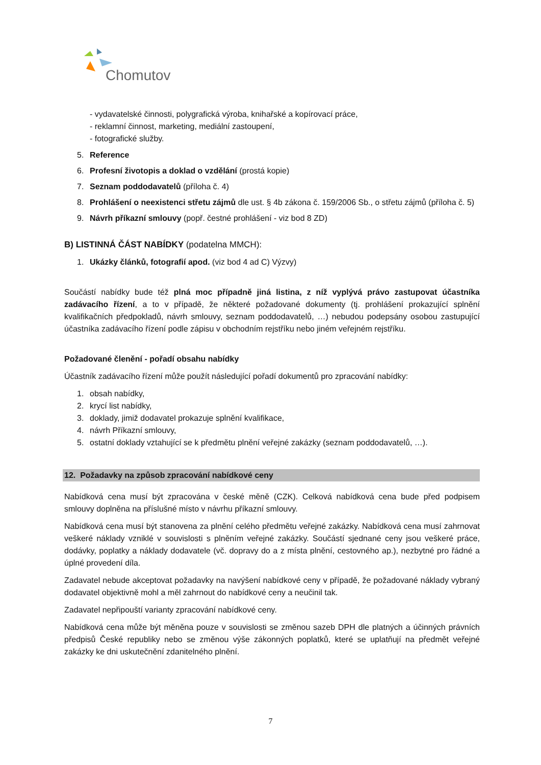Chomutov
- vydavatelské činnosti, polygrafická výroba, knihařské a kopírovací práce,
- reklamní činnost, marketing, mediální zastoupení,
- fotografické služby.
5. Reference
6. Profesní životopis a doklad o vzdělání (prostá kopie)
7. Seznam poddodavatelů (příloha č. 4)
8. Prohlášení o neexistenci střetu zájmů dle ust. § 4b zákona č. 159/2006 Sb., o střetu zájmů (příloha č. 5)
9. Návrh příkazní smlouvy (popř. čestné prohlášení - viz bod 8 ZD)
B) LISTINNÁ ČÁST NABÍDKY (podatelna MMCH):
1. Ukázky článků, fotografií apod. (viz bod 4 ad C) Výzvy)
Součástí nabídky bude též plná moc případně jiná listina, z níž vyplývá právo zastupovat účastníka zadávacího řízení, a to v případě, že některé požadované dokumenty (tj. prohlášení prokazující splnění kvalifikačních předpokladů, návrh smlouvy, seznam poddodavatelů, …) nebudou podepsány osobou zastupující účastníka zadávacího řízení podle zápisu v obchodním rejstříku nebo jiném veřejném rejstříku.
Požadované členění - pořadí obsahu nabídky
Účastník zadávacího řízení může použít následující pořadí dokumentů pro zpracování nabídky:
1. obsah nabídky,
2. krycí list nabídky,
3. doklady, jimiž dodavatel prokazuje splnění kvalifikace,
4. návrh Příkazní smlouvy,
5. ostatní doklady vztahující se k předmětu plnění veřejné zakázky (seznam poddodavatelů, …).
12. Požadavky na způsob zpracování nabídkové ceny
Nabídková cena musí být zpracována v české měně (CZK). Celková nabídková cena bude před podpisem smlouvy doplněna na příslušné místo v návrhu příkazní smlouvy.
Nabídková cena musí být stanovena za plnění celého předmětu veřejné zakázky. Nabídková cena musí zahrnovat veškeré náklady vzniklé v souvislosti s plněním veřejné zakázky. Součástí sjednané ceny jsou veškeré práce, dodávky, poplatky a náklady dodavatele (vč. dopravy do a z místa plnění, cestovného ap.), nezbytné pro řádné a úplné provedení díla.
Zadavatel nebude akceptovat požadavky na navýšení nabídkové ceny v případě, že požadované náklady vybraný dodavatel objektivně mohl a měl zahrnout do nabídkové ceny a neučinil tak.
Zadavatel nepřipouští varianty zpracování nabídkové ceny.
Nabídková cena může být měněna pouze v souvislosti se změnou sazeb DPH dle platných a účinných právních předpisů České republiky nebo se změnou výše zákonných poplatků, které se uplatňují na předmět veřejné zakázky ke dni uskutečnění zdanitelného plnění.
7